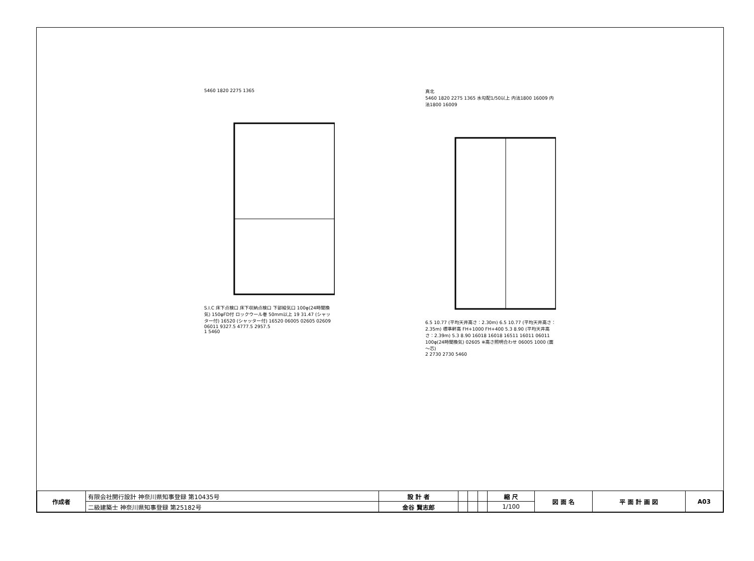5460 1820 2275 1365
S.I.C 床下点検口 床下収納点検口 下部給気口 100φ(24時間換気) 150φFD付 ロックウール巻 50mm以上 19 31.47 (シャッター付) 16520 (シャッター付) 16520 06005 02605 02609 06011 9327.5 4777.5 2957.5
1 5460
真北
5460 1820 2275 1365 水勾配1/50以上 内法1800 16009 内法1800 16009
6.5 10.77 (平均天井高さ：2.30m) 6.5 10.77 (平均天井高さ：2.35m) 標準軒高 FH+1000 FH+400 5.3 8.90 (平均天井高さ：2.39m) 5.3 8.90 16018 16018 16511 16011 06011 100φ(24時間換気) 02605 ※高さ照明合わせ 06005 1000 (面～芯)
2 2730 2730 5460
| 作成者 | 有限会社開行設計 神奈川県知事登録 第10435号 | 設 計 者 | | | | 縮 尺 | 図 面 名 | 平 面 計 画 図 | A03 |
| | 二級建築士 神奈川県知事登録 第25182号 | 金谷 賢志郎 | | | | 1/100 | | | |